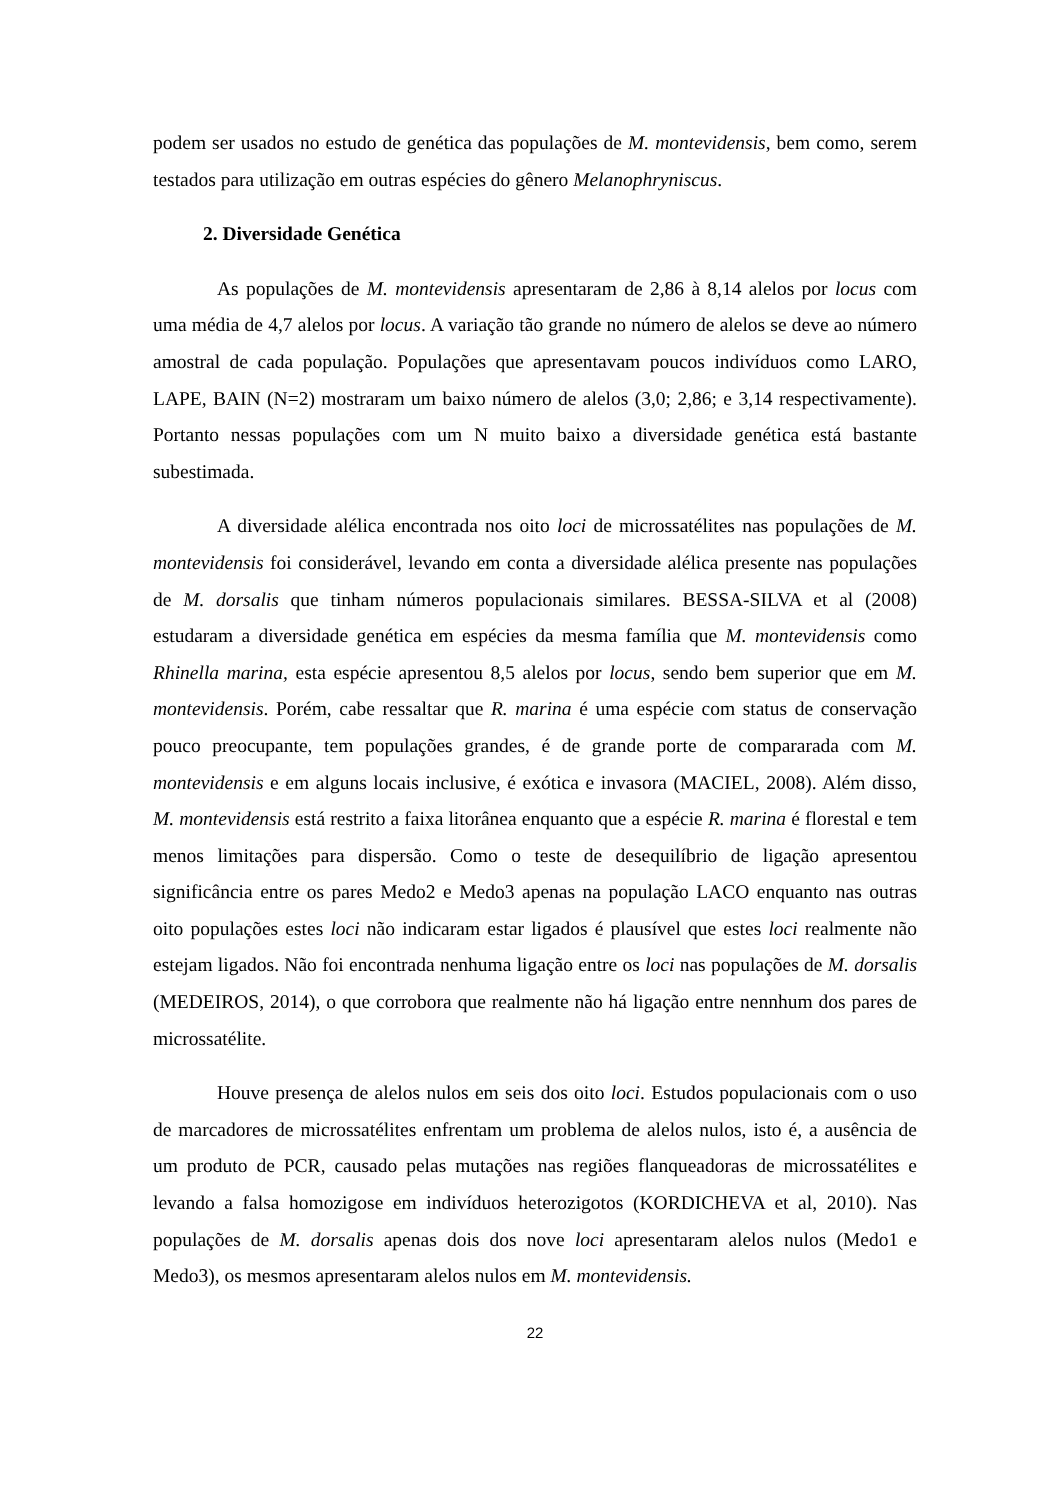podem ser usados no estudo de genética das populações de M. montevidensis, bem como, serem testados para utilização em outras espécies do gênero Melanophryniscus.
2. Diversidade Genética
As populações de M. montevidensis apresentaram de 2,86 à 8,14 alelos por locus com uma média de 4,7 alelos por locus. A variação tão grande no número de alelos se deve ao número amostral de cada população. Populações que apresentavam poucos indivíduos como LARO, LAPE, BAIN (N=2) mostraram um baixo número de alelos (3,0; 2,86; e 3,14 respectivamente). Portanto nessas populações com um N muito baixo a diversidade genética está bastante subestimada.
A diversidade alélica encontrada nos oito loci de microssatélites nas populações de M. montevidensis foi considerável, levando em conta a diversidade alélica presente nas populações de M. dorsalis que tinham números populacionais similares. BESSA-SILVA et al (2008) estudaram a diversidade genética em espécies da mesma família que M. montevidensis como Rhinella marina, esta espécie apresentou 8,5 alelos por locus, sendo bem superior que em M. montevidensis. Porém, cabe ressaltar que R. marina é uma espécie com status de conservação pouco preocupante, tem populações grandes, é de grande porte de compararada com M. montevidensis e em alguns locais inclusive, é exótica e invasora (MACIEL, 2008). Além disso, M. montevidensis está restrito a faixa litorânea enquanto que a espécie R. marina é florestal e tem menos limitações para dispersão. Como o teste de desequilíbrio de ligação apresentou significância entre os pares Medo2 e Medo3 apenas na população LACO enquanto nas outras oito populações estes loci não indicaram estar ligados é plausível que estes loci realmente não estejam ligados. Não foi encontrada nenhuma ligação entre os loci nas populações de M. dorsalis (MEDEIROS, 2014), o que corrobora que realmente não há ligação entre nennhum dos pares de microssatélite.
Houve presença de alelos nulos em seis dos oito loci. Estudos populacionais com o uso de marcadores de microssatélites enfrentam um problema de alelos nulos, isto é, a ausência de um produto de PCR, causado pelas mutações nas regiões flanqueadoras de microssatélites e levando a falsa homozigose em indivíduos heterozigotos (KORDICHEVA et al, 2010). Nas populações de M. dorsalis apenas dois dos nove loci apresentaram alelos nulos (Medo1 e Medo3), os mesmos apresentaram alelos nulos em M. montevidensis.
22